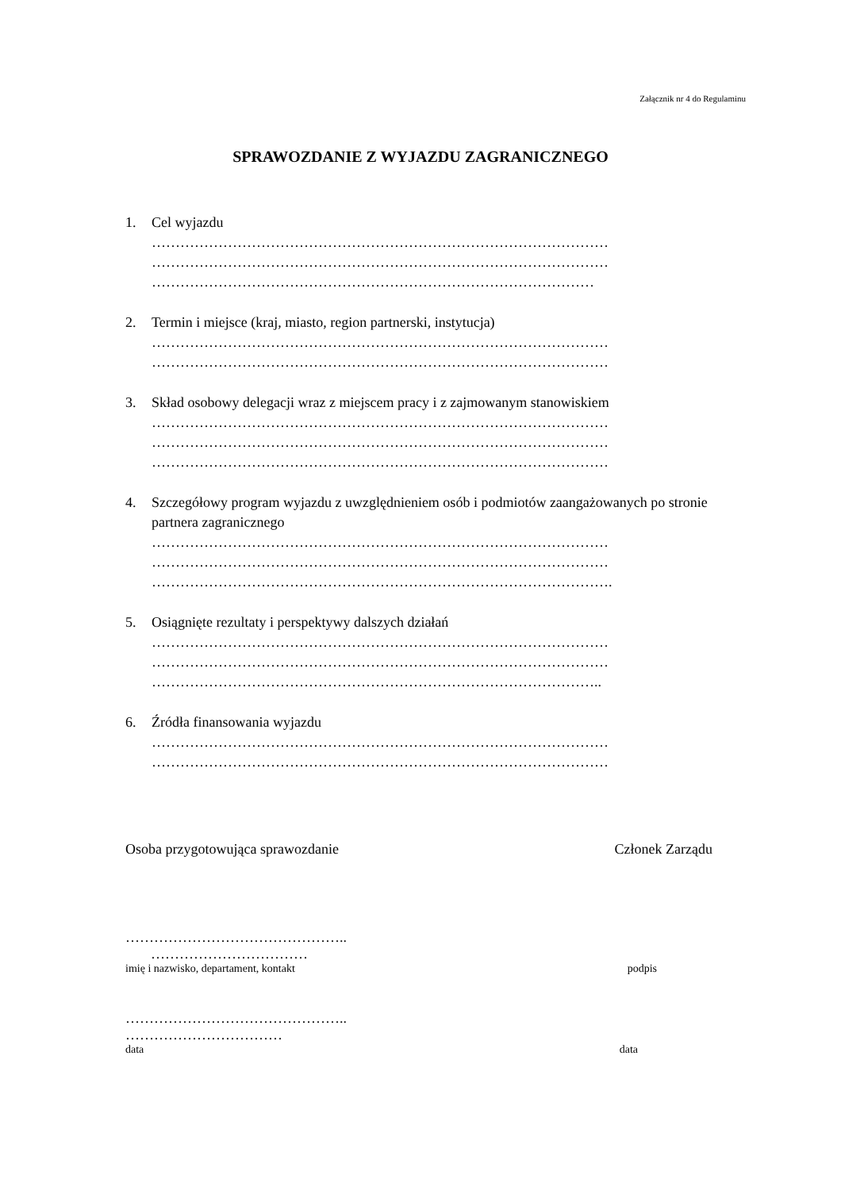Załącznik nr 4 do Regulaminu
SPRAWOZDANIE Z WYJAZDU ZAGRANICZNEGO
1. Cel wyjazdu
……………………………………………………………………………………
……………………………………………………………………………………
…………………………………………………………………………………
2. Termin i miejsce (kraj, miasto, region partnerski, instytucja)
……………………………………………………………………………………
……………………………………………………………………………………
3. Skład osobowy delegacji wraz z miejscem pracy i z zajmowanym stanowiskiem
……………………………………………………………………………………
……………………………………………………………………………………
……………………………………………………………………………………
4. Szczegółowy program wyjazdu z uwzględnieniem osób i podmiotów zaangażowanych po stronie partnera zagranicznego
……………………………………………………………………………………
……………………………………………………………………………………
…………………………………………………………………………………….
5. Osiągnięte rezultaty i perspektywy dalszych działań
……………………………………………………………………………………
……………………………………………………………………………………
…………………………………………………………………………………..
6. Źródła finansowania wyjazdu
……………………………………………………………………………………
……………………………………………………………………………………
Osoba przygotowująca sprawozdanie Członek Zarządu
………………………………………..
……………………………
imię i nazwisko, departament, kontakt podpis
………………………………………..
……………………………
data data